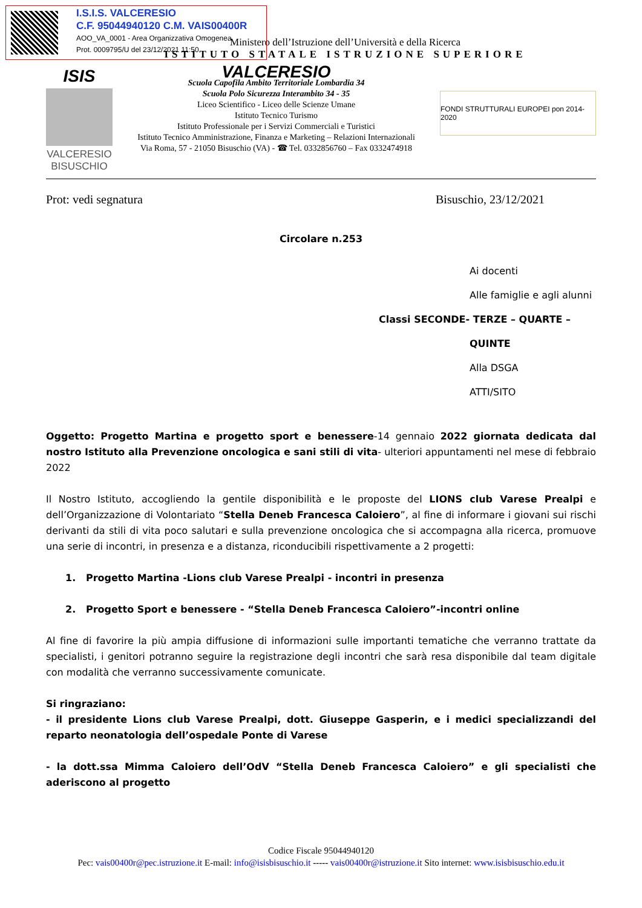I.S.I.S. VALCERESIO
C.F. 95044940120 C.M. VAIS00400R
AOO_VA_0001 - Area Organizzativa Omogenea
Prot. 0009795/U del 23/12/2021 11:50
Ministero dell’Istruzione dell’Università e della Ricerca
ISTITUTO STATALE ISTRUZIONE SUPERIORE
ISIS
VALCERESIO
BISUSCHIO
VALCERESIO
Scuola Capofila Ambito Territoriale Lombardia 34
Scuola Polo Sicurezza Interambito 34 - 35
Liceo Scientifico - Liceo delle Scienze Umane
Istituto Tecnico Turismo
Istituto Professionale per i Servizi Commerciali e Turistici
Istituto Tecnico Amministrazione, Finanza e Marketing – Relazioni Internazionali
Via Roma, 57 - 21050 Bisuschio (VA) - ☎ Tel. 0332856760 – Fax 0332474918
FONDI STRUTTURALI EUROPEI pon 2014-2020
Prot: vedi segnatura Bisuschio, 23/12/2021
Circolare n.253
Ai docenti
Alle famiglie e agli alunni
Classi SECONDE- TERZE – QUARTE – QUINTE
Alla DSGA
ATTI/SITO
Oggetto: Progetto Martina e progetto sport e benessere-14 gennaio 2022 giornata dedicata dal nostro Istituto alla Prevenzione oncologica e sani stili di vita- ulteriori appuntamenti nel mese di febbraio 2022
Il Nostro Istituto, accogliendo la gentile disponibilità e le proposte del LIONS club Varese Prealpi e dell’Organizzazione di Volontariato “Stella Deneb Francesca Caloiero”, al fine di informare i giovani sui rischi derivanti da stili di vita poco salutari e sulla prevenzione oncologica che si accompagna alla ricerca, promuove una serie di incontri, in presenza e a distanza, riconducibili rispettivamente a 2 progetti:
1. Progetto Martina -Lions club Varese Prealpi - incontri in presenza
2. Progetto Sport e benessere - “Stella Deneb Francesca Caloiero”-incontri online
Al fine di favorire la più ampia diffusione di informazioni sulle importanti tematiche che verranno trattate da specialisti, i genitori potranno seguire la registrazione degli incontri che sarà resa disponibile dal team digitale con modalità che verranno successivamente comunicate.
Si ringraziano:
- il presidente Lions club Varese Prealpi, dott. Giuseppe Gasperin, e i medici specializzandi del reparto neonatologia dell’ospedale Ponte di Varese
- la dott.ssa Mimma Caloiero dell’OdV “Stella Deneb Francesca Caloiero” e gli specialisti che aderiscono al progetto
Codice Fiscale 95044940120
Pec: vais00400r@pec.istruzione.it E-mail: info@isisbisuschio.it ----- vais00400r@istruzione.it Sito internet: www.isisbisuschio.edu.it